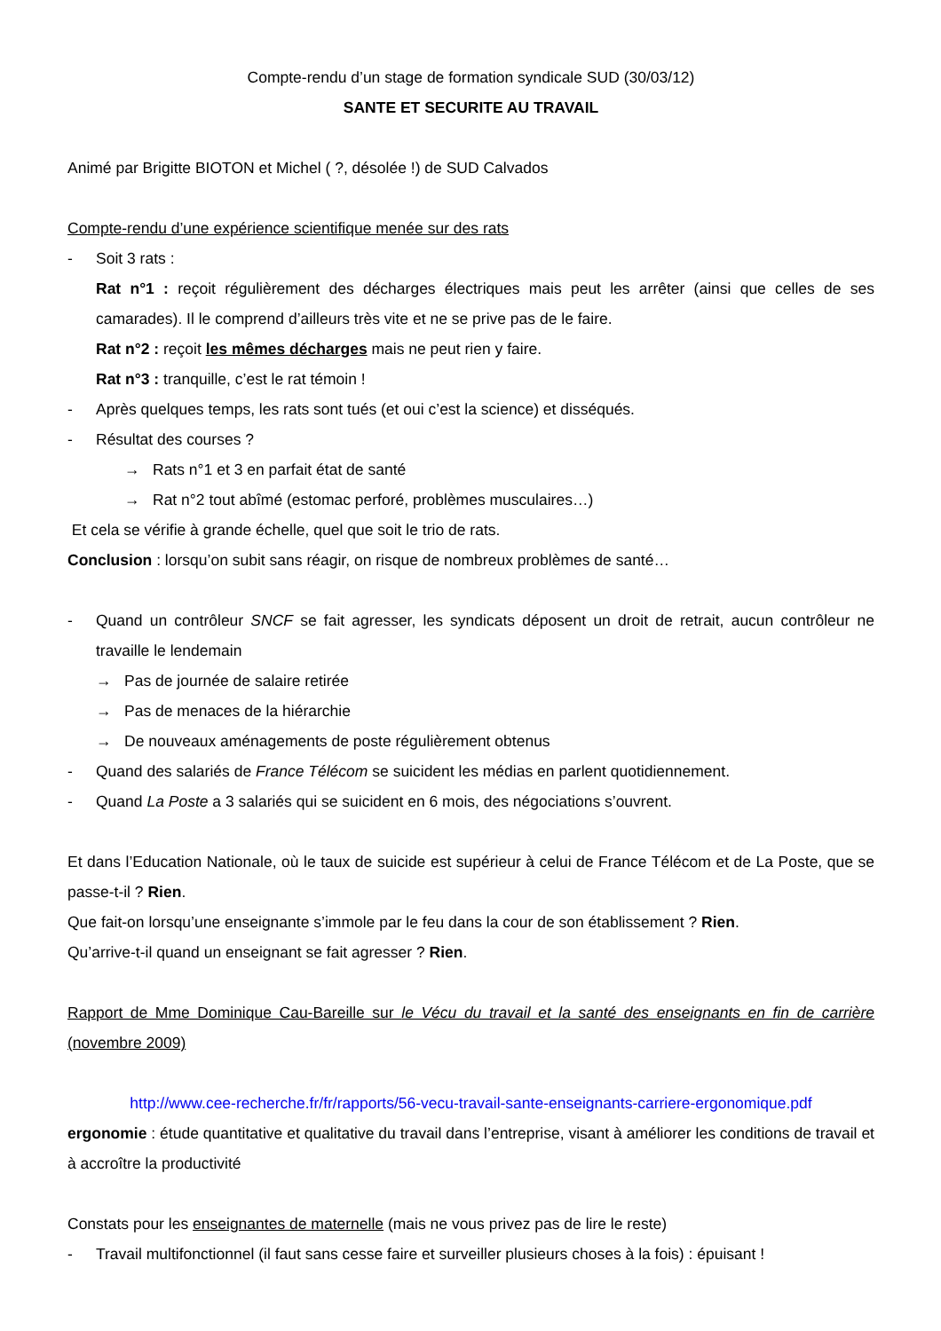Compte-rendu d’un stage de formation syndicale SUD (30/03/12)
SANTE ET SECURITE AU TRAVAIL
Animé par Brigitte BIOTON et Michel ( ?, désolée !) de SUD Calvados
Compte-rendu d’une expérience scientifique menée sur des rats
- Soit 3 rats :
Rat n°1 : reçoit régulièrement des décharges électriques mais peut les arrêter (ainsi que celles de ses camarades). Il le comprend d’ailleurs très vite et ne se prive pas de le faire.
Rat n°2 : reçoit les mêmes décharges mais ne peut rien y faire.
Rat n°3 : tranquille, c’est le rat témoin !
- Après quelques temps, les rats sont tués (et oui c’est la science) et disséqués.
- Résultat des courses ?
→ Rats n°1 et 3 en parfait état de santé
→ Rat n°2 tout abîmé (estomac perforé, problèmes musculaires…)
Et cela se vérifie à grande échelle, quel que soit le trio de rats.
Conclusion : lorsqu’on subit sans réagir, on risque de nombreux problèmes de santé…
- Quand un contrôleur SNCF se fait agresser, les syndicats déposent un droit de retrait, aucun contrôleur ne travaille le lendemain
→ Pas de journée de salaire retirée
→ Pas de menaces de la hiérarchie
→ De nouveaux aménagements de poste régulièrement obtenus
- Quand des salariés de France Télécom se suicident les médias en parlent quotidiennement.
- Quand La Poste a 3 salariés qui se suicident en 6 mois, des négociations s’ouvrent.
Et dans l’Education Nationale, où le taux de suicide est supérieur à celui de France Télécom et de La Poste, que se passe-t-il ? Rien.
Que fait-on lorsqu’une enseignante s’immole par le feu dans la cour de son établissement ? Rien.
Qu’arrive-t-il quand un enseignant se fait agresser ? Rien.
Rapport de Mme Dominique Cau-Bareille sur le Vécu du travail et la santé des enseignants en fin de carrière (novembre 2009)
http://www.cee-recherche.fr/fr/rapports/56-vecu-travail-sante-enseignants-carriere-ergonomique.pdf
ergonomie : étude quantitative et qualitative du travail dans l’entreprise, visant à améliorer les conditions de travail et à accroître la productivité
Constats pour les enseignantes de maternelle (mais ne vous privez pas de lire le reste)
- Travail multifonctionnel (il faut sans cesse faire et surveiller plusieurs choses à la fois) : épuisant !